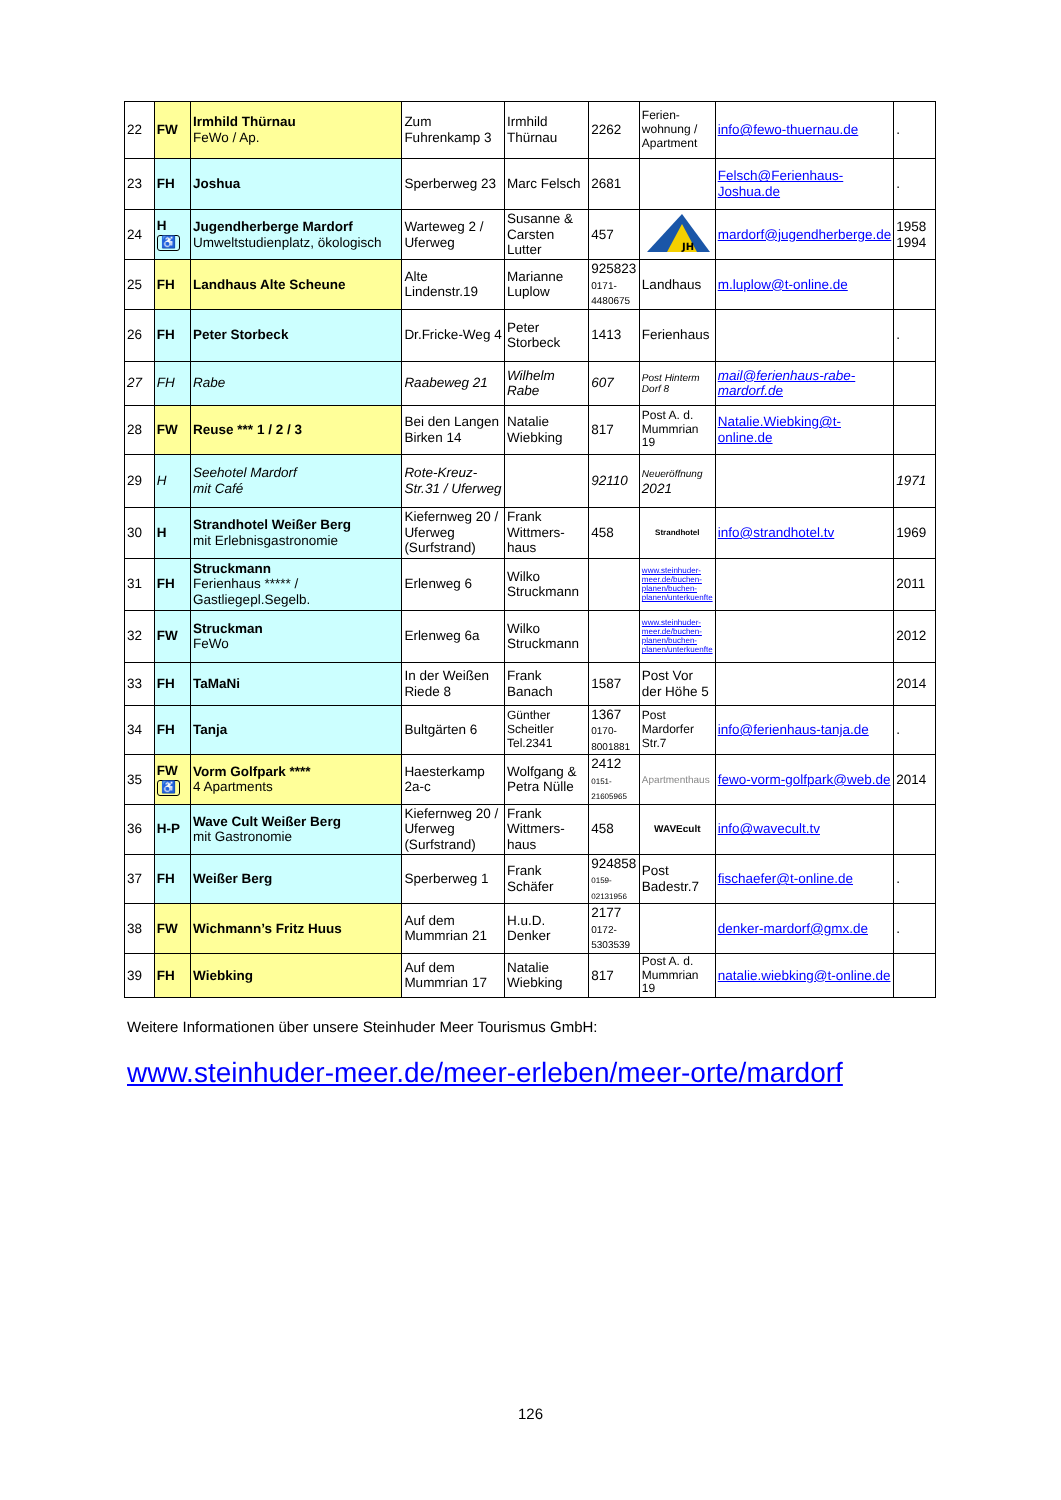| 22 | FW | Irmhild Thürnau FeWo / Ap. | Zum Fuhrenkamp 3 | Irmhild Thürnau | 2262 | Ferien-wohnung / Apartment | info@fewo-thuernau.de | . |
| 23 | FH | Joshua | Sperberweg 23 | Marc Felsch | 2681 | | Felsch@Ferienhaus-Joshua.de | . |
| 24 | H ♿ | Jugendherberge Mardorf Umweltstudienplatz, ökologisch | Warteweg 2 / Uferweg | Susanne & Carsten Lutter | 457 | JH | mardorf@jugendherberge.de | 1958 1994 |
| 25 | FH | Landhaus Alte Scheune | Alte Lindenstr.19 | Marianne Luplow | 925823 0171-4480675 | Landhaus | m.luplow@t-online.de | |
| 26 | FH | Peter Storbeck | Dr.Fricke-Weg 4 | Peter Storbeck | 1413 | Ferienhaus | | . |
| 27 | FH | Rabe | Raabeweg 21 | Wilhelm Rabe | 607 | Post Hinterm Dorf 8 | mail@ferienhaus-rabe-mardorf.de | |
| 28 | FW | Reuse *** 1 / 2 / 3 | Bei den Langen Birken 14 | Natalie Wiebking | 817 | Post A. d. Mummrian 19 | Natalie.Wiebking@t-online.de | |
| 29 | H | Seehotel Mardorf mit Café | Rote-Kreuz-Str.31 / Uferweg | | 92110 | Neueröffnung 2021 | | 1971 |
| 30 | H | Strandhotel Weißer Berg mit Erlebnisgastronomie | Kiefernweg 20 / Uferweg (Surfstrand) | Frank Wittmers-haus | 458 | Strandhotel | info@strandhotel.tv | 1969 |
| 31 | FH | Struckmann Ferienhaus ***** / Gastliegepl.Segelb. | Erlenweg 6 | Wilko Struckmann | | www.steinhuder-meer.de/buchen-planen/buchen-planen/unterkuenfte | | 2011 |
| 32 | FW | Struckman FeWo | Erlenweg 6a | Wilko Struckmann | | www.steinhuder-meer.de/buchen-planen/buchen-planen/unterkuenfte | | 2012 |
| 33 | FH | TaMaNi | In der Weißen Riede 8 | Frank Banach | 1587 | Post Vor der Höhe 5 | | 2014 |
| 34 | FH | Tanja | Bultgärten 6 | Günther Scheitler Tel.2341 | 1367 0170-8001881 | Post Mardorfer Str.7 | info@ferienhaus-tanja.de | . |
| 35 | FW ♿ | Vorm Golfpark **** 4 Apartments | Haesterkamp 2a-c | Wolfgang & Petra Nülle | 2412 0151-21605965 | Apartmenthaus | fewo-vorm-golfpark@web.de | 2014 |
| 36 | H-P | Wave Cult Weißer Berg mit Gastronomie | Kiefernweg 20 / Uferweg (Surfstrand) | Frank Wittmers-haus | 458 | WAVEcult | info@wavecult.tv | |
| 37 | FH | Weißer Berg | Sperberweg 1 | Frank Schäfer | 924858 0159-02131956 | Post Badestr.7 | fischaefer@t-online.de | . |
| 38 | FW | Wichmann’s Fritz Huus | Auf dem Mummrian 21 | H.u.D. Denker | 2177 0172-5303539 | | denker-mardorf@gmx.de | . |
| 39 | FH | Wiebking | Auf dem Mummrian 17 | Natalie Wiebking | 817 | Post A. d. Mummrian 19 | natalie.wiebking@t-online.de | |
Weitere Informationen über unsere Steinhuder Meer Tourismus GmbH:
www.steinhuder-meer.de/meer-erleben/meer-orte/mardorf
126